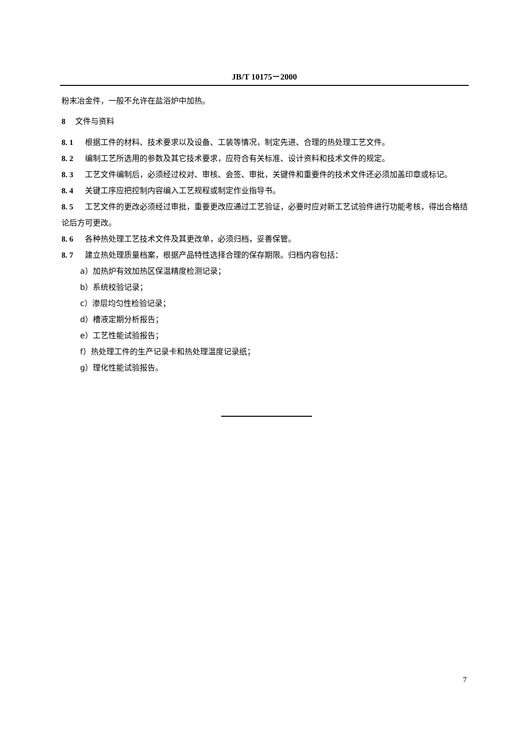JB/T 10175－2000
粉末冶金件，一般不允许在盐浴炉中加热。
8 文件与资料
8. 1 根据工件的材料、技术要求以及设备、工装等情况，制定先进、合理的热处理工艺文件。
8. 2 编制工艺所选用的参数及其它技术要求，应符合有关标准、设计资料和技术文件的规定。
8. 3 工艺文件编制后，必须经过校对、审核、会签、审批，关键件和重要件的技术文件还必须加盖印章或标记。
8. 4 关键工序应把控制内容编入工艺规程或制定作业指导书。
8. 5 工艺文件的更改必须经过审批，重要更改应通过工艺验证，必要时应对新工艺试验件进行功能考核，得出合格结论后方可更改。
8. 6 各种热处理工艺技术文件及其更改单，必须归档，妥善保管。
8. 7 建立热处理质量档案，根据产品特性选择合理的保存期限。归档内容包括：
a）加热炉有效加热区保温精度检测记录；
b）系统校验记录；
c）渗层均匀性检验记录；
d）槽液定期分析报告；
e）工艺性能试验报告；
f）热处理工件的生产记录卡和热处理温度记录纸；
g）理化性能试验报告。
7